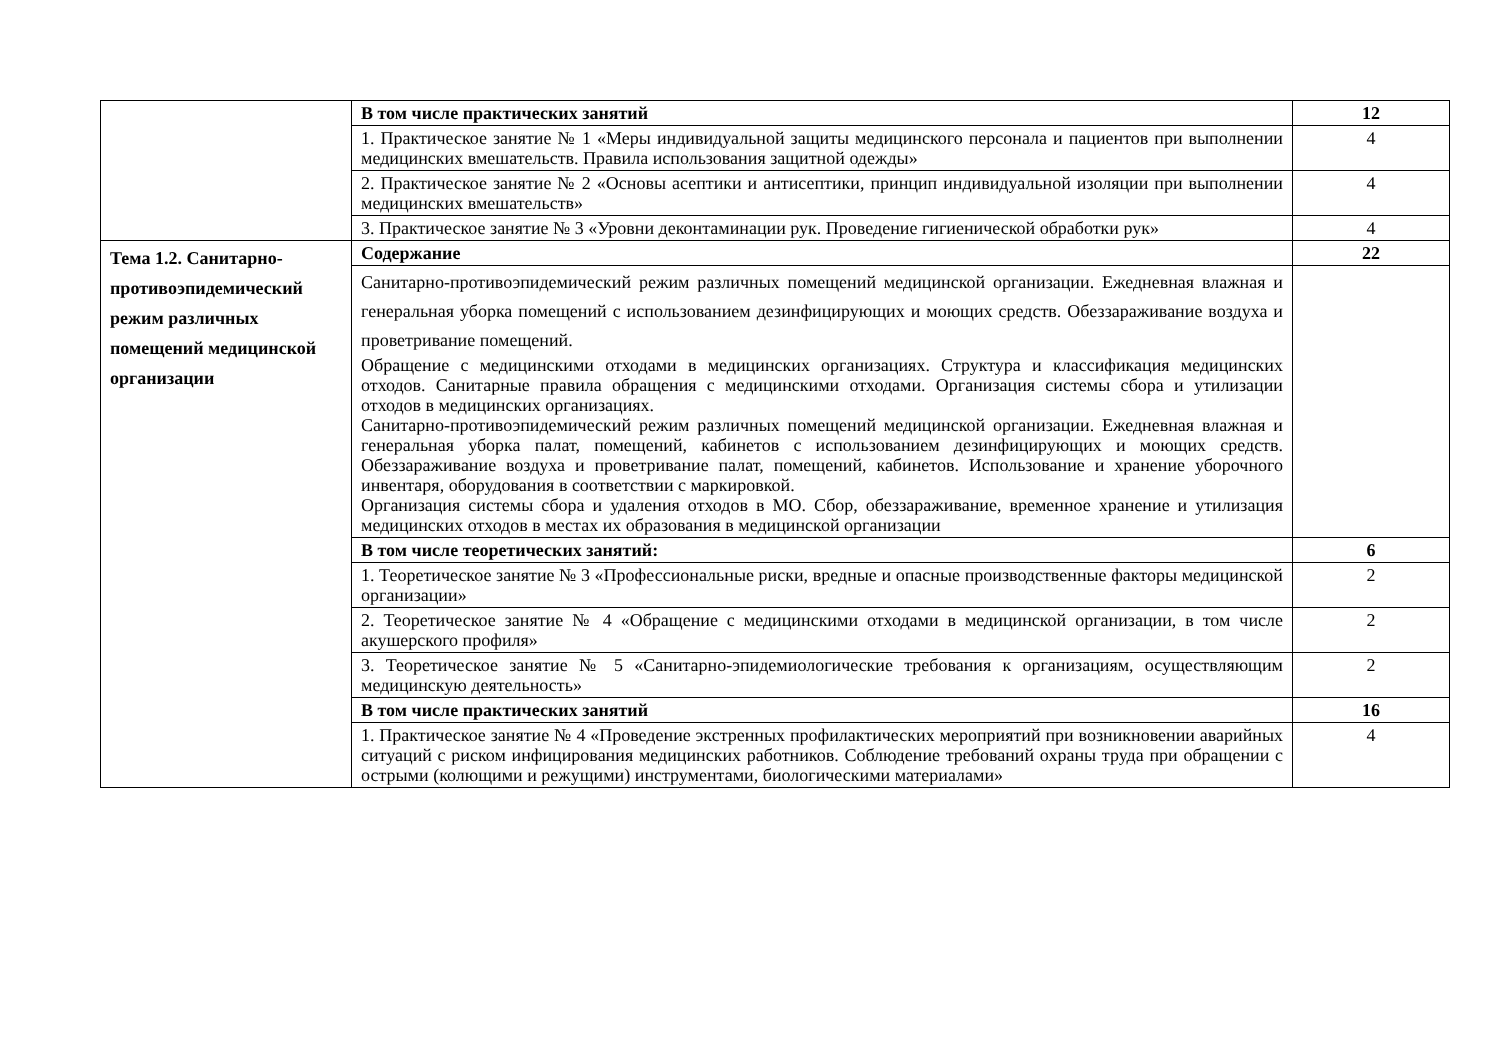| | В том числе практических занятий | 12 |
| | 1. Практическое занятие № 1 «Меры индивидуальной защиты медицинского персонала и пациентов при выполнении медицинских вмешательств. Правила использования защитной одежды» | 4 |
| | 2. Практическое занятие № 2 «Основы асептики и антисептики, принцип индивидуальной изоляции при выполнении медицинских вмешательств» | 4 |
| | 3. Практическое занятие № 3 «Уровни деконтаминации рук. Проведение гигиенической обработки рук» | 4 |
| Тема 1.2. Санитарно-противоэпидемический режим различных помещений медицинской организации | Содержание | 22 |
| | Санитарно-противоэпидемический режим различных помещений медицинской организации. Ежедневная влажная и генеральная уборка помещений с использованием дезинфицирующих и моющих средств. Обеззараживание воздуха и проветривание помещений. Обращение с медицинскими отходами в медицинских организациях. Структура и классификация медицинских отходов. Санитарные правила обращения с медицинскими отходами. Организация системы сбора и утилизации отходов в медицинских организациях. Санитарно-противоэпидемический режим различных помещений медицинской организации. Ежедневная влажная и генеральная уборка палат, помещений, кабинетов с использованием дезинфицирующих и моющих средств. Обеззараживание воздуха и проветривание палат, помещений, кабинетов. Использование и хранение уборочного инвентаря, оборудования в соответствии с маркировкой. Организация системы сбора и удаления отходов в МО. Сбор, обеззараживание, временное хранение и утилизация медицинских отходов в местах их образования в медицинской организации | |
| | В том числе теоретических занятий: | 6 |
| | 1. Теоретическое занятие № 3 «Профессиональные риски, вредные и опасные производственные факторы медицинской организации» | 2 |
| | 2. Теоретическое занятие № 4 «Обращение с медицинскими отходами в медицинской организации, в том числе акушерского профиля» | 2 |
| | 3. Теоретическое занятие № 5 «Санитарно-эпидемиологические требования к организациям, осуществляющим медицинскую деятельность» | 2 |
| | В том числе практических занятий | 16 |
| | 1. Практическое занятие № 4 «Проведение экстренных профилактических мероприятий при возникновении аварийных ситуаций с риском инфицирования медицинских работников. Соблюдение требований охраны труда при обращении с острыми (колющими и режущими) инструментами, биологическими материалами» | 4 |